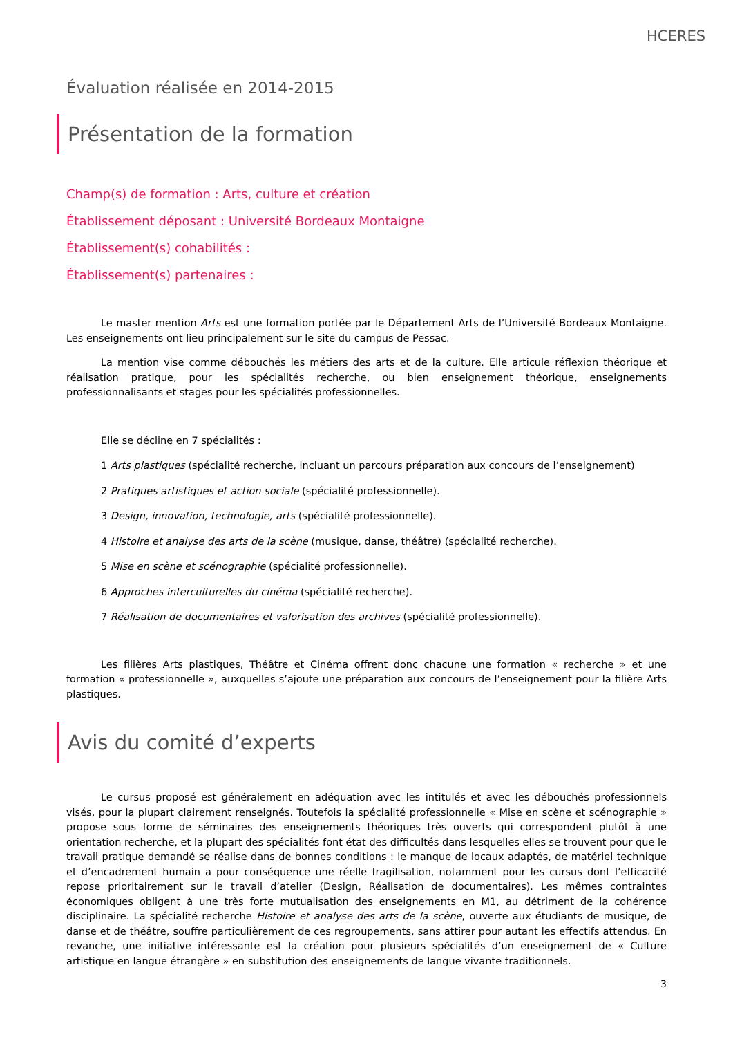HCERES
Évaluation réalisée en 2014-2015
Présentation de la formation
Champ(s) de formation : Arts, culture et création
Établissement déposant : Université Bordeaux Montaigne
Établissement(s) cohabilités :
Établissement(s) partenaires :
Le master mention Arts est une formation portée par le Département Arts de l’Université Bordeaux Montaigne. Les enseignements ont lieu principalement sur le site du campus de Pessac.
La mention vise comme débouchés les métiers des arts et de la culture. Elle articule réflexion théorique et réalisation pratique, pour les spécialités recherche, ou bien enseignement théorique, enseignements professionnalisants et stages pour les spécialités professionnelles.
Elle se décline en 7 spécialités :
1 Arts plastiques (spécialité recherche, incluant un parcours préparation aux concours de l’enseignement)
2 Pratiques artistiques et action sociale (spécialité professionnelle).
3 Design, innovation, technologie, arts (spécialité professionnelle).
4 Histoire et analyse des arts de la scène (musique, danse, théâtre) (spécialité recherche).
5 Mise en scène et scénographie (spécialité professionnelle).
6 Approches interculturelles du cinéma (spécialité recherche).
7 Réalisation de documentaires et valorisation des archives (spécialité professionnelle).
Les filières Arts plastiques, Théâtre et Cinéma offrent donc chacune une formation « recherche » et une formation « professionnelle », auxquelles s’ajoute une préparation aux concours de l’enseignement pour la filière Arts plastiques.
Avis du comité d’experts
Le cursus proposé est généralement en adéquation avec les intitulés et avec les débouchés professionnels visés, pour la plupart clairement renseignés. Toutefois la spécialité professionnelle « Mise en scène et scénographie » propose sous forme de séminaires des enseignements théoriques très ouverts qui correspondent plutôt à une orientation recherche, et la plupart des spécialités font état des difficultés dans lesquelles elles se trouvent pour que le travail pratique demandé se réalise dans de bonnes conditions : le manque de locaux adaptés, de matériel technique et d’encadrement humain a pour conséquence une réelle fragilisation, notamment pour les cursus dont l’efficacité repose prioritairement sur le travail d’atelier (Design, Réalisation de documentaires). Les mêmes contraintes économiques obligent à une très forte mutualisation des enseignements en M1, au détriment de la cohérence disciplinaire. La spécialité recherche Histoire et analyse des arts de la scène, ouverte aux étudiants de musique, de danse et de théâtre, souffre particulièrement de ces regroupements, sans attirer pour autant les effectifs attendus. En revanche, une initiative intéressante est la création pour plusieurs spécialités d’un enseignement de « Culture artistique en langue étrangère » en substitution des enseignements de langue vivante traditionnels.
3